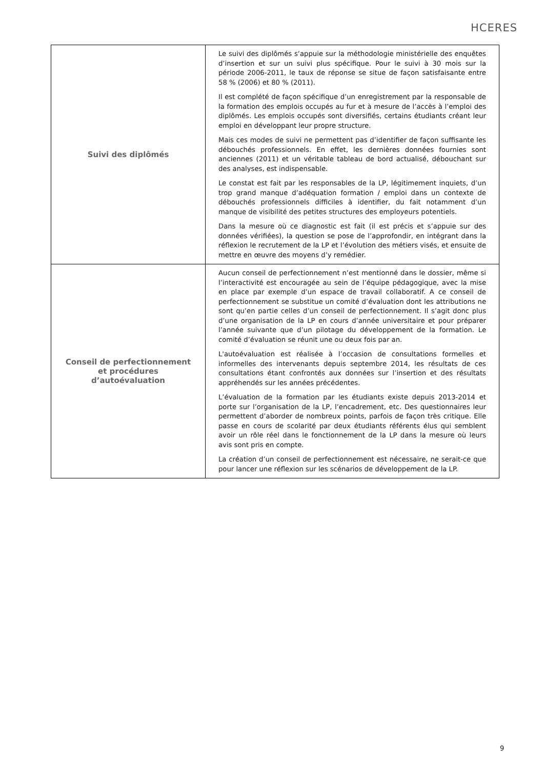HCERES
| Suivi des diplômés | Le suivi des diplômés s’appuie sur la méthodologie ministérielle des enquêtes d’insertion et sur un suivi plus spécifique. Pour le suivi à 30 mois sur la période 2006-2011, le taux de réponse se situe de façon satisfaisante entre 58 % (2006) et 80 % (2011). Il est complété de façon spécifique d’un enregistrement par la responsable de la formation des emplois occupés au fur et à mesure de l’accès à l’emploi des diplômés. Les emplois occupés sont diversifiés, certains étudiants créant leur emploi en développant leur propre structure. Mais ces modes de suivi ne permettent pas d’identifier de façon suffisante les débouchés professionnels. En effet, les dernières données fournies sont anciennes (2011) et un véritable tableau de bord actualisé, débouchant sur des analyses, est indispensable. Le constat est fait par les responsables de la LP, légitimement inquiets, d’un trop grand manque d’adéquation formation / emploi dans un contexte de débouchés professionnels difficiles à identifier, du fait notamment d’un manque de visibilité des petites structures des employeurs potentiels. Dans la mesure où ce diagnostic est fait (il est précis et s’appuie sur des données vérifiées), la question se pose de l’approfondir, en intégrant dans la réflexion le recrutement de la LP et l’évolution des métiers visés, et ensuite de mettre en œuvre des moyens d’y remédier. |
| Conseil de perfectionnement et procédures d’autoévaluation | Aucun conseil de perfectionnement n’est mentionné dans le dossier, même si l’interactivité est encouragée au sein de l’équipe pédagogique, avec la mise en place par exemple d’un espace de travail collaboratif. A ce conseil de perfectionnement se substitue un comité d’évaluation dont les attributions ne sont qu’en partie celles d’un conseil de perfectionnement. Il s’agit donc plus d’une organisation de la LP en cours d’année universitaire et pour préparer l’année suivante que d’un pilotage du développement de la formation. Le comité d’évaluation se réunit une ou deux fois par an. L'autoévaluation est réalisée à l’occasion de consultations formelles et informelles des intervenants depuis septembre 2014, les résultats de ces consultations étant confrontés aux données sur l’insertion et des résultats appréhendés sur les années précédentes. L’évaluation de la formation par les étudiants existe depuis 2013-2014 et porte sur l’organisation de la LP, l’encadrement, etc. Des questionnaires leur permettent d’aborder de nombreux points, parfois de façon très critique. Elle passe en cours de scolarité par deux étudiants référents élus qui semblent avoir un rôle réel dans le fonctionnement de la LP dans la mesure où leurs avis sont pris en compte. La création d’un conseil de perfectionnement est nécessaire, ne serait-ce que pour lancer une réflexion sur les scénarios de développement de la LP. |
9